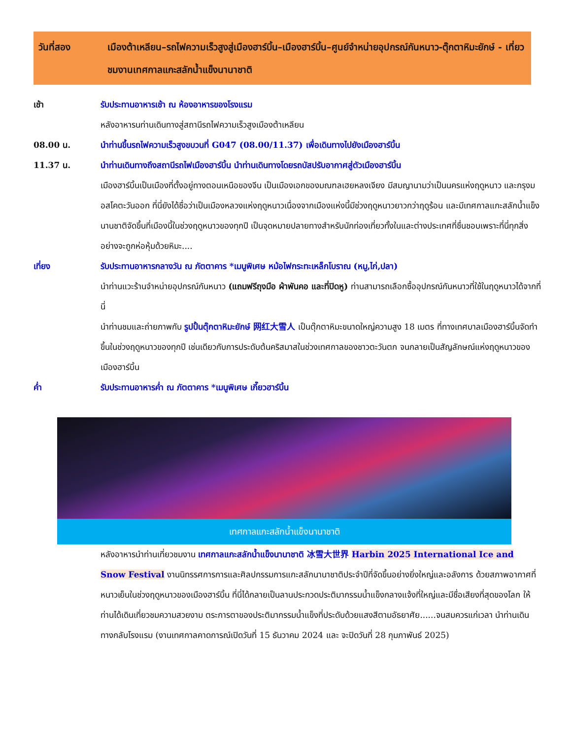วันที่สอง เมืองต้าเหลียน–รถไฟความเร็วสูงสู่เมืองฮาร์บิ้น–เมืองฮาร์บิ้น–ศูนย์จำหน่ายอุปกรณ์กันหนาว-ตุ๊กตาหิมะยักษ์ - เที่ยวชมงานเทศกาลแกะสลักน้ำแข็งนานาชาติ
เช้า รับประทานอาหารเช้า ณ ห้องอาหารของโรงแรม
หลังอาหารนท่านเดินทางสู่สถานีรถไฟความเร็วสูงเมืองต้าเหลียน
08.00 น. นำท่านขึ้นรถไฟความเร็วสูงขบวนที่ G047 (08.00/11.37) เพื่อเดินทางไปยังเมืองฮาร์บิ้น
11.37 น. นำท่านเดินทางถึงสถานีรถไฟเมืองฮาร์บิ้น นำท่านเดินทางโดยรถบัสปรับอากาศสู่ตัวเมืองฮาร์บิ้น
เมืองฮาร์บิ้นเป็นเมืองที่ตั้งอยู่ทางตอนเหนือของจีน เป็นเมืองเอกของมณฑลเฮยหลงเจียง มีสมญานามว่าเป็นนครแห่งฤดูหนาว และกรุงมอสโคตะวันออก ที่นี่ยังได้ชื่อว่าเป็นเมืองหลวงแห่งฤดูหนาวเนื่องจากเมืองแห่งนี้มีช่วงฤดูหนาวยาวกว่าฤดูร้อน และมีเทศกาลแกะสลักน้ำแข็งนานชาติจัดขึ้นที่เมืองนี้ในช่วงฤดูหนาวของทุกปี เป็นจุดหมายปลายทางสำหรับนักท่องเที่ยวทั้งในและต่างประเทศที่ชื่นชอบเพราะที่นี่ทุกสิ่งอย่างจะถูกห่อหุ้มด้วยหิมะ....
เที่ยง รับประทานอาหารกลางวัน ณ ภัตตาคาร *เมนูพิเศษ หม้อไฟกระทะเหล็กโบราณ (หมู,ไก่,ปลา)
นำท่านแวะร้านจำหน่ายอุปกรณ์กันหนาว (แถมฟรีถุงมือ ผ้าพันคอ และที่ปิดหู) ท่านสามารถเลือกซื้ออุปกรณ์กันหนาวที่ใช้ในฤดูหนาวได้จากที่นี่
นำท่านชมและถ่ายภาพกับ รูปปั้นตุ๊กตาหิมะยักษ์ 网红大雪人 เป็นตุ๊กตาหิมะขนาดใหญ่ความสูง 18 เมตร ที่ทางเทศบาลเมืองฮาร์บิ้นจัดทำขึ้นในช่วงฤดูหนาวของทุกปี เช่นเดียวกับการประดับต้นคริสมาสในช่วงเทศกาลของชาวตะวันตก จนกลายเป็นสัญลักษณ์แห่งฤดูหนาวของเมืองฮาร์บิ้น
ค่ำ รับประทานอาหารค่ำ ณ ภัตตาคาร *เมนูพิเศษ เกี๊ยวฮาร์บิ้น
เทศกาลแกะสลักน้ำแข็งนานาชาติ
หลังอาหารนำท่านเที่ยวชมงาน เทศกาลแกะสลักน้ำแข็งนานาชาติ 冰雪大世界 Harbin 2025 International Ice and Snow Festival งานนิทรรศการการและศิลปกรรมการแกะสลักนานาชาติประจำปีที่จัดขึ้นอย่างยิ่งใหญ่และอลังการ ด้วยสภาพอากาศที่หนาวเย็นในช่วงฤดูหนาวของเมืองฮาร์บิ้น ที่นี่ได้กลายเป็นลานประกวดประติมากรรมน้ำแข็งกลางแจ้งที่ใหญ่และมีชื่อเสียงที่สุดของโลก ให้ท่านได้เดินเที่ยวชมความสวยงาม ตระการตาของประติมากรรมน้ำแข็งที่ประดับด้วยแสงสีตามอัธยาศัย......จนสมควรแก่เวลา นำท่านเดินทางกลับโรงแรม (งานเทศกาลคาดการณ์เปิดวันที่ 15 ธันวาคม 2024 และ จะปิดวันที่ 28 กุมภาพันธ์ 2025)